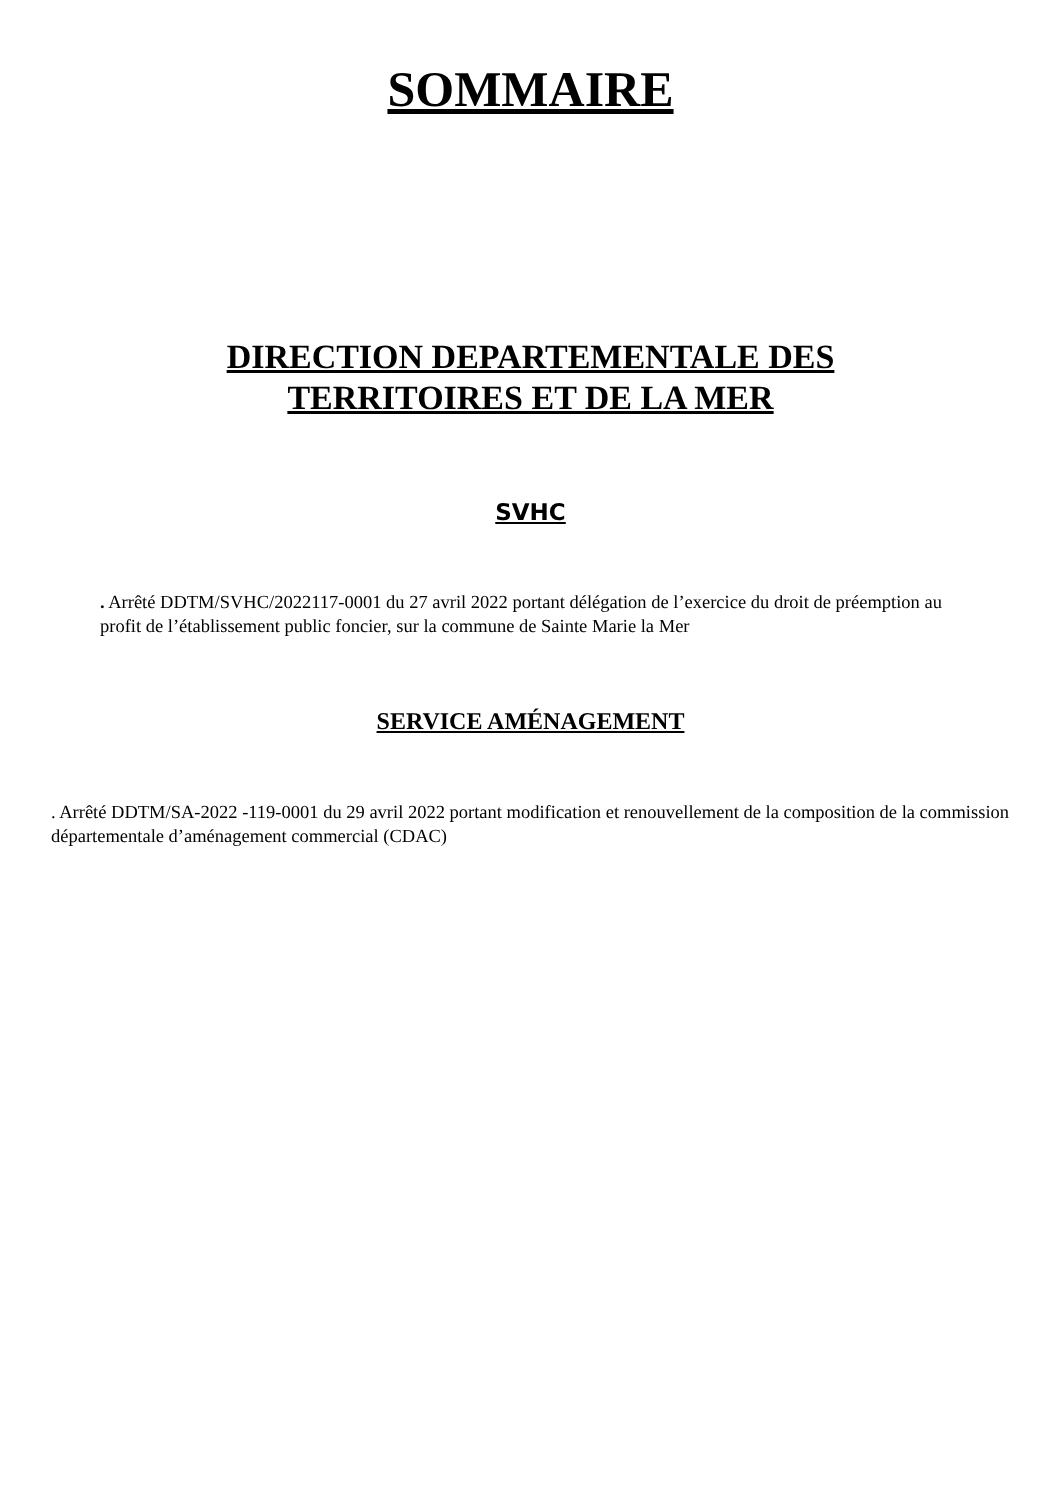SOMMAIRE
DIRECTION DEPARTEMENTALE DES
TERRITOIRES ET DE LA MER
SVHC
. Arrêté DDTM/SVHC/2022117-0001 du 27 avril 2022 portant délégation de l’exercice du droit de préemption au profit de l’établissement public foncier, sur la commune de Sainte Marie la Mer
SERVICE AMÉNAGEMENT
. Arrêté DDTM/SA-2022 -119-0001 du 29 avril 2022 portant modification et renouvellement de la composition de la commission départementale d’aménagement commercial (CDAC)